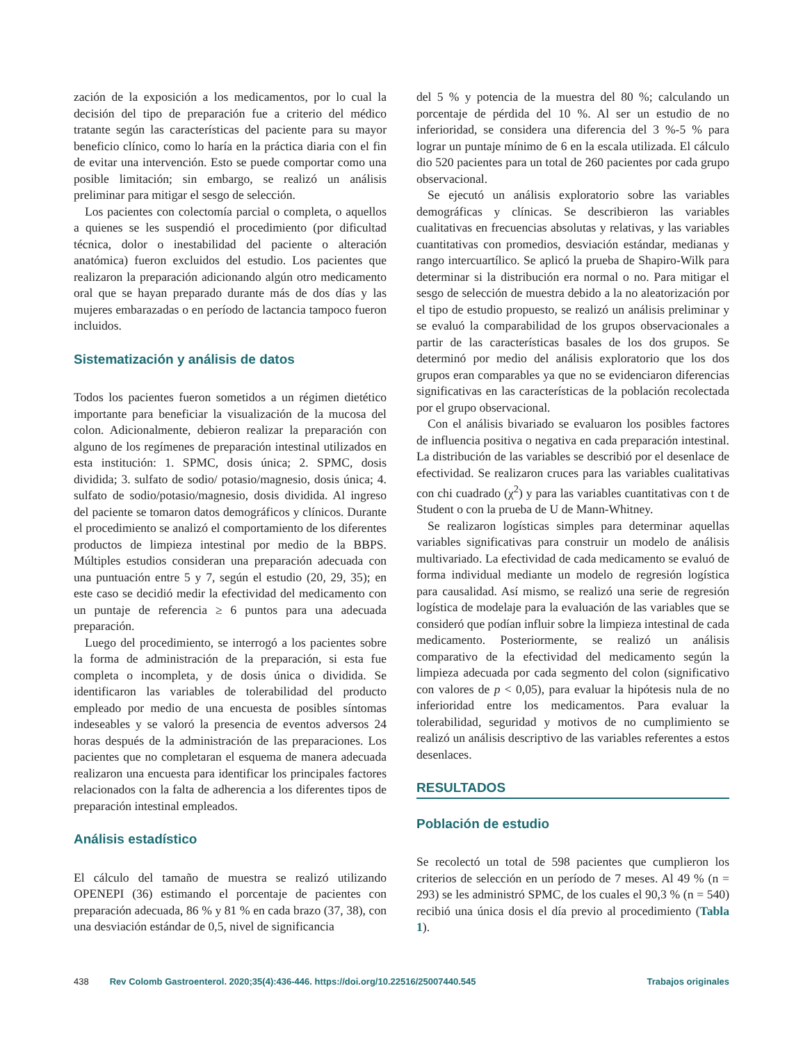zación de la exposición a los medicamentos, por lo cual la decisión del tipo de preparación fue a criterio del médico tratante según las características del paciente para su mayor beneficio clínico, como lo haría en la práctica diaria con el fin de evitar una intervención. Esto se puede comportar como una posible limitación; sin embargo, se realizó un análisis preliminar para mitigar el sesgo de selección.
Los pacientes con colectomía parcial o completa, o aquellos a quienes se les suspendió el procedimiento (por dificultad técnica, dolor o inestabilidad del paciente o alteración anatómica) fueron excluidos del estudio. Los pacientes que realizaron la preparación adicionando algún otro medicamento oral que se hayan preparado durante más de dos días y las mujeres embarazadas o en período de lactancia tampoco fueron incluidos.
Sistematización y análisis de datos
Todos los pacientes fueron sometidos a un régimen dietético importante para beneficiar la visualización de la mucosa del colon. Adicionalmente, debieron realizar la preparación con alguno de los regímenes de preparación intestinal utilizados en esta institución: 1. SPMC, dosis única; 2. SPMC, dosis dividida; 3. sulfato de sodio/ potasio/magnesio, dosis única; 4. sulfato de sodio/potasio/magnesio, dosis dividida. Al ingreso del paciente se tomaron datos demográficos y clínicos. Durante el procedimiento se analizó el comportamiento de los diferentes productos de limpieza intestinal por medio de la BBPS. Múltiples estudios consideran una preparación adecuada con una puntuación entre 5 y 7, según el estudio (20, 29, 35); en este caso se decidió medir la efectividad del medicamento con un puntaje de referencia ≥ 6 puntos para una adecuada preparación.
Luego del procedimiento, se interrogó a los pacientes sobre la forma de administración de la preparación, si esta fue completa o incompleta, y de dosis única o dividida. Se identificaron las variables de tolerabilidad del producto empleado por medio de una encuesta de posibles síntomas indeseables y se valoró la presencia de eventos adversos 24 horas después de la administración de las preparaciones. Los pacientes que no completaran el esquema de manera adecuada realizaron una encuesta para identificar los principales factores relacionados con la falta de adherencia a los diferentes tipos de preparación intestinal empleados.
Análisis estadístico
El cálculo del tamaño de muestra se realizó utilizando OPENEPI (36) estimando el porcentaje de pacientes con preparación adecuada, 86 % y 81 % en cada brazo (37, 38), con una desviación estándar de 0,5, nivel de significancia
del 5 % y potencia de la muestra del 80 %; calculando un porcentaje de pérdida del 10 %. Al ser un estudio de no inferioridad, se considera una diferencia del 3 %-5 % para lograr un puntaje mínimo de 6 en la escala utilizada. El cálculo dio 520 pacientes para un total de 260 pacientes por cada grupo observacional.
Se ejecutó un análisis exploratorio sobre las variables demográficas y clínicas. Se describieron las variables cualitativas en frecuencias absolutas y relativas, y las variables cuantitativas con promedios, desviación estándar, medianas y rango intercuartílico. Se aplicó la prueba de Shapiro-Wilk para determinar si la distribución era normal o no. Para mitigar el sesgo de selección de muestra debido a la no aleatorización por el tipo de estudio propuesto, se realizó un análisis preliminar y se evaluó la comparabilidad de los grupos observacionales a partir de las características basales de los dos grupos. Se determinó por medio del análisis exploratorio que los dos grupos eran comparables ya que no se evidenciaron diferencias significativas en las características de la población recolectada por el grupo observacional.
Con el análisis bivariado se evaluaron los posibles factores de influencia positiva o negativa en cada preparación intestinal. La distribución de las variables se describió por el desenlace de efectividad. Se realizaron cruces para las variables cualitativas con chi cuadrado (χ<sup>2</sup>) y para las variables cuantitativas con t de Student o con la prueba de U de Mann-Whitney.
Se realizaron logísticas simples para determinar aquellas variables significativas para construir un modelo de análisis multivariado. La efectividad de cada medicamento se evaluó de forma individual mediante un modelo de regresión logística para causalidad. Así mismo, se realizó una serie de regresión logística de modelaje para la evaluación de las variables que se consideró que podían influir sobre la limpieza intestinal de cada medicamento. Posteriormente, se realizó un análisis comparativo de la efectividad del medicamento según la limpieza adecuada por cada segmento del colon (significativo con valores de p < 0,05), para evaluar la hipótesis nula de no inferioridad entre los medicamentos. Para evaluar la tolerabilidad, seguridad y motivos de no cumplimiento se realizó un análisis descriptivo de las variables referentes a estos desenlaces.
RESULTADOS
Población de estudio
Se recolectó un total de 598 pacientes que cumplieron los criterios de selección en un período de 7 meses. Al 49 % (n = 293) se les administró SPMC, de los cuales el 90,3 % (n = 540) recibió una única dosis el día previo al procedimiento (Tabla 1).
438 Rev Colomb Gastroenterol. 2020;35(4):436-446. https://doi.org/10.22516/25007440.545 Trabajos originales